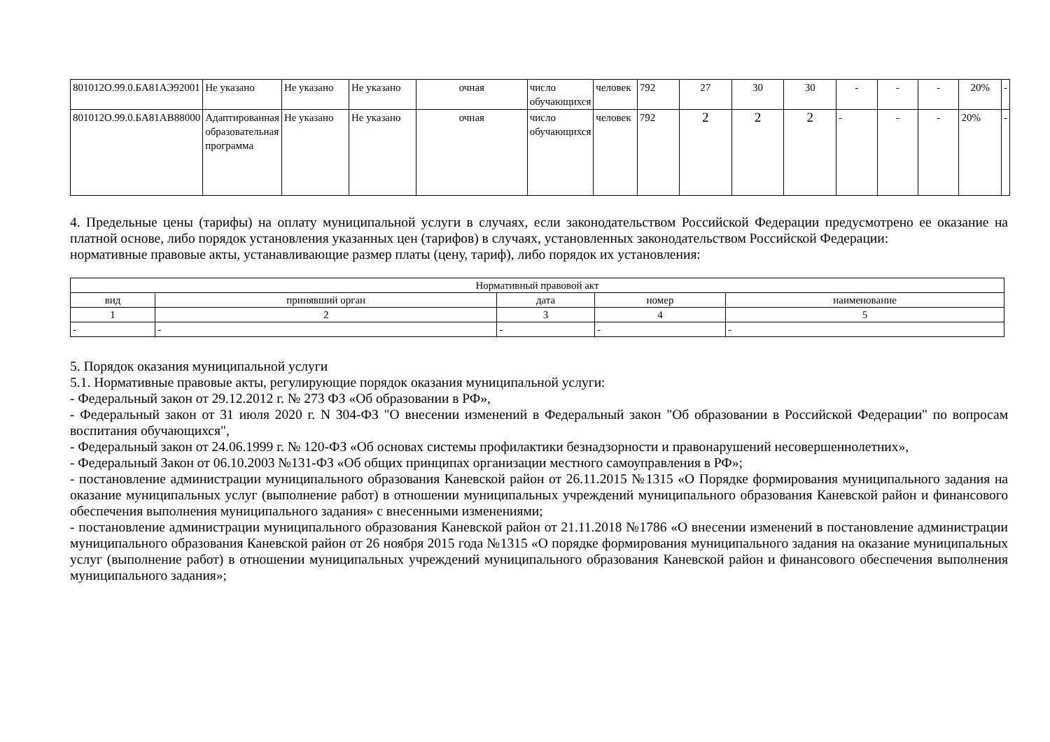| 801012О.99.0.БА81АЭ92001 | Не указано | Не указано | Не указано | очная | число обучающихся | человек | 792 | 27 | 30 | 30 | - | - | - | 20% | - |
| 801012О.99.0.БА81АВ88000 | Адаптированная образовательная программа | Не указано | Не указано | очная | число обучающихся | человек | 792 | 2 | 2 | 2 | - | - | - | 20% | - |
4. Предельные цены (тарифы) на оплату муниципальной услуги в случаях, если законодательством Российской Федерации предусмотрено ее оказание на платной основе, либо порядок установления указанных цен (тарифов) в случаях, установленных законодательством Российской Федерации:
нормативные правовые акты, устанавливающие размер платы (цену, тариф), либо порядок их установления:
| Нормативный правовой акт | | | | |
| вид | принявший орган | дата | номер | наименование |
| 1 | 2 | 3 | 4 | 5 |
| - | - | - | - | - |
5. Порядок оказания муниципальной услуги
5.1. Нормативные правовые акты, регулирующие порядок оказания муниципальной услуги:
- Федеральный закон от 29.12.2012 г. № 273 ФЗ «Об образовании в РФ»,
- Федеральный закон от 31 июля 2020 г. N 304-ФЗ "О внесении изменений в Федеральный закон "Об образовании в Российской Федерации" по вопросам воспитания обучающихся",
- Федеральный закон от 24.06.1999 г. № 120-ФЗ «Об основах системы профилактики безнадзорности и правонарушений несовершеннолетних»,
- Федеральный Закон от 06.10.2003 №131-ФЗ «Об общих принципах организации местного самоуправления в РФ»;
- постановление администрации муниципального образования Каневской район от 26.11.2015 №1315 «О Порядке формирования муниципального задания на оказание муниципальных услуг (выполнение работ) в отношении муниципальных учреждений муниципального образования Каневской район и финансового обеспечения выполнения муниципального задания» с внесенными изменениями;
- постановление администрации муниципального образования Каневской район от 21.11.2018 №1786 «О внесении изменений в постановление администрации муниципального образования Каневской район от 26 ноября 2015 года №1315 «О порядке формирования муниципального задания на оказание муниципальных услуг (выполнение работ) в отношении муниципальных учреждений муниципального образования Каневской район и финансового обеспечения выполнения муниципального задания»;